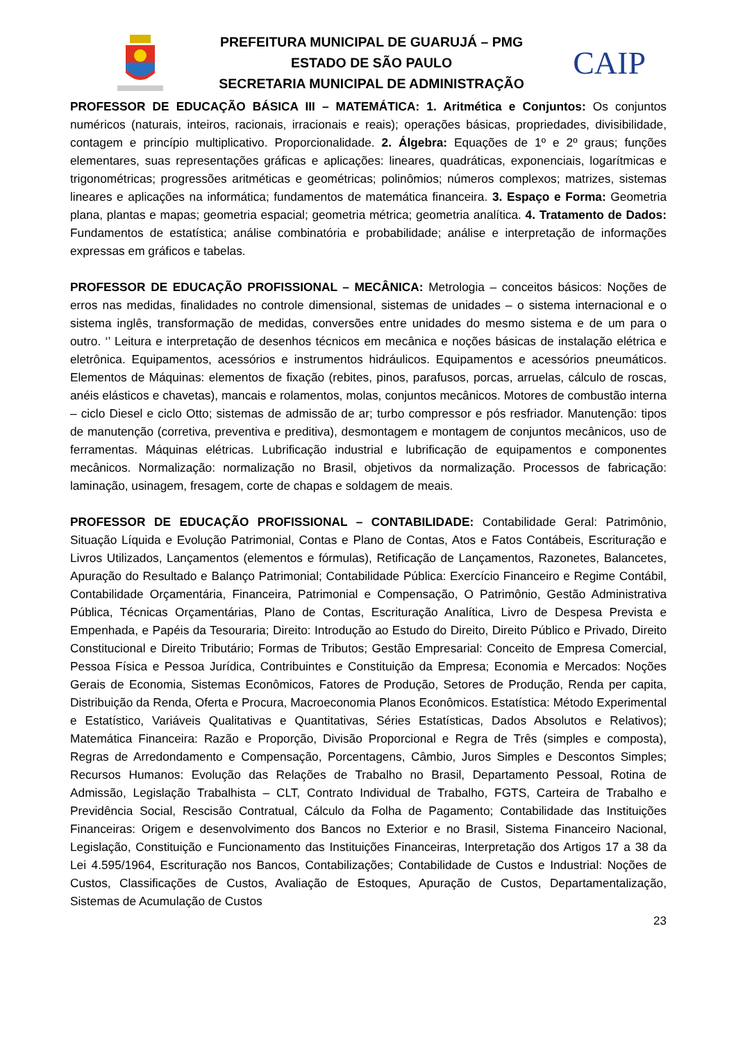PREFEITURA MUNICIPAL DE GUARUJÁ – PMG
ESTADO DE SÃO PAULO
SECRETARIA MUNICIPAL DE ADMINISTRAÇÃO
CAIP
PROFESSOR DE EDUCAÇÃO BÁSICA III – MATEMÁTICA: 1. Aritmética e Conjuntos: Os conjuntos numéricos (naturais, inteiros, racionais, irracionais e reais); operações básicas, propriedades, divisibilidade, contagem e princípio multiplicativo. Proporcionalidade. 2. Álgebra: Equações de 1º e 2º graus; funções elementares, suas representações gráficas e aplicações: lineares, quadráticas, exponenciais, logarítmicas e trigonométricas; progressões aritméticas e geométricas; polinômios; números complexos; matrizes, sistemas lineares e aplicações na informática; fundamentos de matemática financeira. 3. Espaço e Forma: Geometria plana, plantas e mapas; geometria espacial; geometria métrica; geometria analítica. 4. Tratamento de Dados: Fundamentos de estatística; análise combinatória e probabilidade; análise e interpretação de informações expressas em gráficos e tabelas.
PROFESSOR DE EDUCAÇÃO PROFISSIONAL – MECÂNICA: Metrologia – conceitos básicos: Noções de erros nas medidas, finalidades no controle dimensional, sistemas de unidades – o sistema internacional e o sistema inglês, transformação de medidas, conversões entre unidades do mesmo sistema e de um para o outro. ‘’ Leitura e interpretação de desenhos técnicos em mecânica e noções básicas de instalação elétrica e eletrônica. Equipamentos, acessórios e instrumentos hidráulicos. Equipamentos e acessórios pneumáticos. Elementos de Máquinas: elementos de fixação (rebites, pinos, parafusos, porcas, arruelas, cálculo de roscas, anéis elásticos e chavetas), mancais e rolamentos, molas, conjuntos mecânicos. Motores de combustão interna – ciclo Diesel e ciclo Otto; sistemas de admissão de ar; turbo compressor e pós resfriador. Manutenção: tipos de manutenção (corretiva, preventiva e preditiva), desmontagem e montagem de conjuntos mecânicos, uso de ferramentas. Máquinas elétricas. Lubrificação industrial e lubrificação de equipamentos e componentes mecânicos. Normalização: normalização no Brasil, objetivos da normalização. Processos de fabricação: laminação, usinagem, fresagem, corte de chapas e soldagem de meais.
PROFESSOR DE EDUCAÇÃO PROFISSIONAL – CONTABILIDADE: Contabilidade Geral: Patrimônio, Situação Líquida e Evolução Patrimonial, Contas e Plano de Contas, Atos e Fatos Contábeis, Escrituração e Livros Utilizados, Lançamentos (elementos e fórmulas), Retificação de Lançamentos, Razonetes, Balancetes, Apuração do Resultado e Balanço Patrimonial; Contabilidade Pública: Exercício Financeiro e Regime Contábil, Contabilidade Orçamentária, Financeira, Patrimonial e Compensação, O Patrimônio, Gestão Administrativa Pública, Técnicas Orçamentárias, Plano de Contas, Escrituração Analítica, Livro de Despesa Prevista e Empenhada, e Papéis da Tesouraria; Direito: Introdução ao Estudo do Direito, Direito Público e Privado, Direito Constitucional e Direito Tributário; Formas de Tributos; Gestão Empresarial: Conceito de Empresa Comercial, Pessoa Física e Pessoa Jurídica, Contribuintes e Constituição da Empresa; Economia e Mercados: Noções Gerais de Economia, Sistemas Econômicos, Fatores de Produção, Setores de Produção, Renda per capita, Distribuição da Renda, Oferta e Procura, Macroeconomia Planos Econômicos. Estatística: Método Experimental e Estatístico, Variáveis Qualitativas e Quantitativas, Séries Estatísticas, Dados Absolutos e Relativos); Matemática Financeira: Razão e Proporção, Divisão Proporcional e Regra de Três (simples e composta), Regras de Arredondamento e Compensação, Porcentagens, Câmbio, Juros Simples e Descontos Simples; Recursos Humanos: Evolução das Relações de Trabalho no Brasil, Departamento Pessoal, Rotina de Admissão, Legislação Trabalhista – CLT, Contrato Individual de Trabalho, FGTS, Carteira de Trabalho e Previdência Social, Rescisão Contratual, Cálculo da Folha de Pagamento; Contabilidade das Instituições Financeiras: Origem e desenvolvimento dos Bancos no Exterior e no Brasil, Sistema Financeiro Nacional, Legislação, Constituição e Funcionamento das Instituições Financeiras, Interpretação dos Artigos 17 a 38 da Lei 4.595/1964, Escrituração nos Bancos, Contabilizações; Contabilidade de Custos e Industrial: Noções de Custos, Classificações de Custos, Avaliação de Estoques, Apuração de Custos, Departamentalização, Sistemas de Acumulação de Custos
23